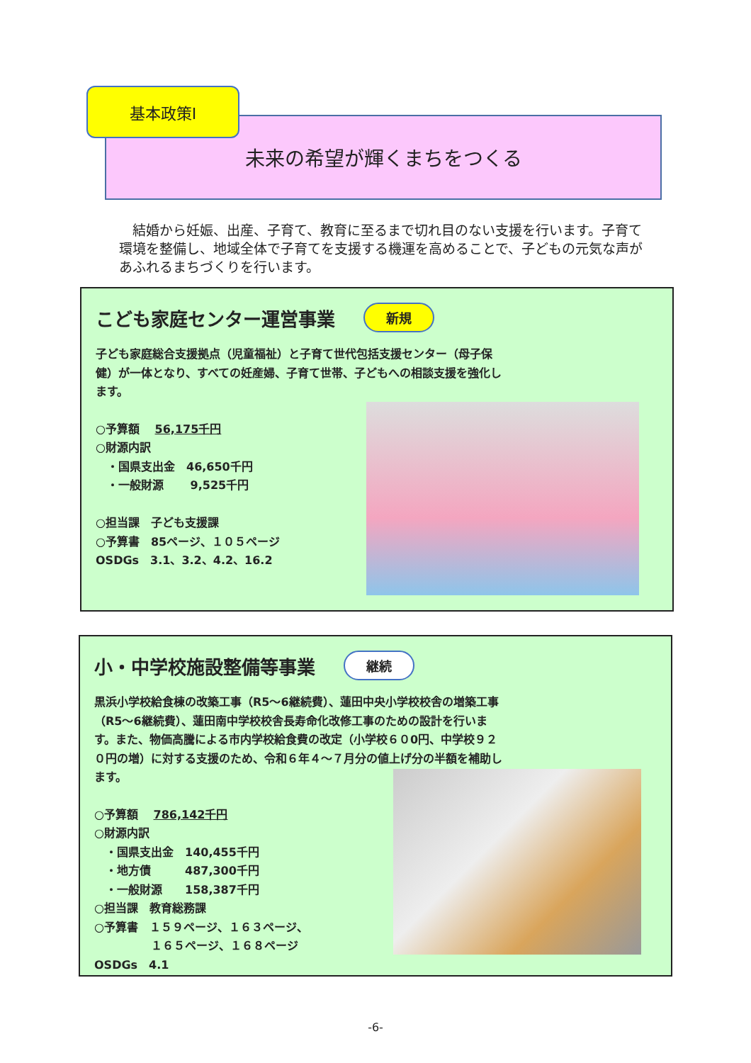基本政策Ⅰ
未来の希望が輝くまちをつくる
　結婚から妊娠、出産、子育て、教育に至るまで切れ目のない支援を行います。子育て環境を整備し、地域全体で子育てを支援する機運を高めることで、子どもの元気な声があふれるまちづくりを行います。
こども家庭センター運営事業 新規
子ども家庭総合支援拠点（児童福祉）と子育て世代包括支援センター（母子保健）が一体となり、すべての妊産婦、子育て世帯、子どもへの相談支援を強化します。
○予算額　 56,175千円
○財源内訳
　・国県支出金　46,650千円
　・一般財源　　 9,525千円
○担当課　子ども支援課
○予算書　85ページ、１０５ページ
OSDGs　3.1、3.2、4.2、16.2
小・中学校施設整備等事業 継続
黒浜小学校給食棟の改築工事（R5～6継続費）、蓮田中央小学校校舎の増築工事（R5～6継続費）、蓮田南中学校校舎長寿命化改修工事のための設計を行います。また、物価高騰による市内学校給食費の改定（小学校６０0円、中学校９２０円の増）に対する支援のため、令和６年４～７月分の値上げ分の半額を補助します。
○予算額　 786,142千円
○財源内訳
　・国県支出金　140,455千円
　・地方債　　　487,300千円
　・一般財源　　158,387千円
○担当課　教育総務課
○予算書　１５９ページ、１６３ページ、
　　　　　１６５ページ、１６８ページ
OSDGs　4.1
-6-